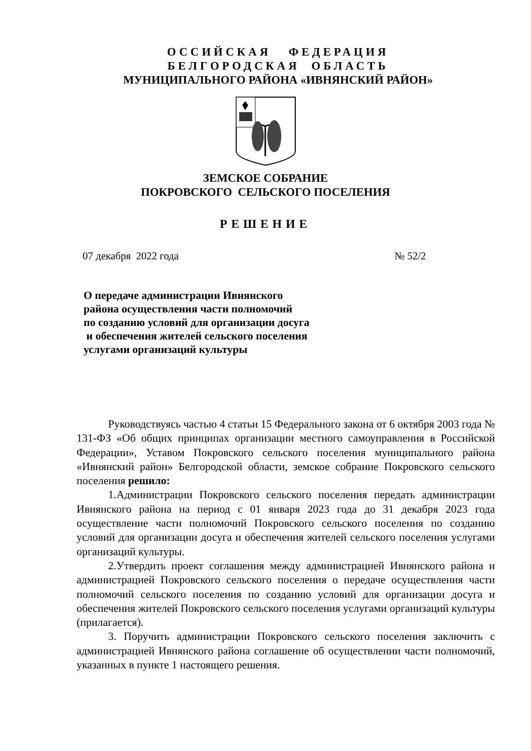ОССИЙСКАЯ ФЕДЕРАЦИЯ
БЕЛГОРОДСКАЯ ОБЛАСТЬ
МУНИЦИПАЛЬНОГО РАЙОНА «ИВНЯНСКИЙ РАЙОН»
ЗЕМСКОЕ СОБРАНИЕ
ПОКРОВСКОГО СЕЛЬСКОГО ПОСЕЛЕНИЯ
РЕШЕНИЕ
07 декабря 2022 года № 52/2
О передаче администрации Ивнянского
района осуществления части полномочий
по созданию условий для организации досуга
и обеспечения жителей сельского поселения
услугами организаций культуры
Руководствуясь частью 4 статьи 15 Федерального закона от 6 октября 2003 года № 131-ФЗ «Об общих принципах организации местного самоуправления в Российской Федерации», Уставом Покровского сельского поселения муниципального района «Ивнянский район» Белгородской области, земское собрание Покровского сельского поселения решило:
1.Администрации Покровского сельского поселения передать администрации Ивнянского района на период с 01 января 2023 года до 31 декабря 2023 года осуществление части полномочий Покровского сельского поселения по созданию условий для организации досуга и обеспечения жителей сельского поселения услугами организаций культуры.
2.Утвердить проект соглашения между администрацией Ивнянского района и администрацией Покровского сельского поселения о передаче осуществления части полномочий сельского поселения по созданию условий для организации досуга и обеспечения жителей Покровского сельского поселения услугами организаций культуры (прилагается).
3. Поручить администрации Покровского сельского поселения заключить с администрацией Ивнянского района соглашение об осуществлении части полномочий, указанных в пункте 1 настоящего решения.